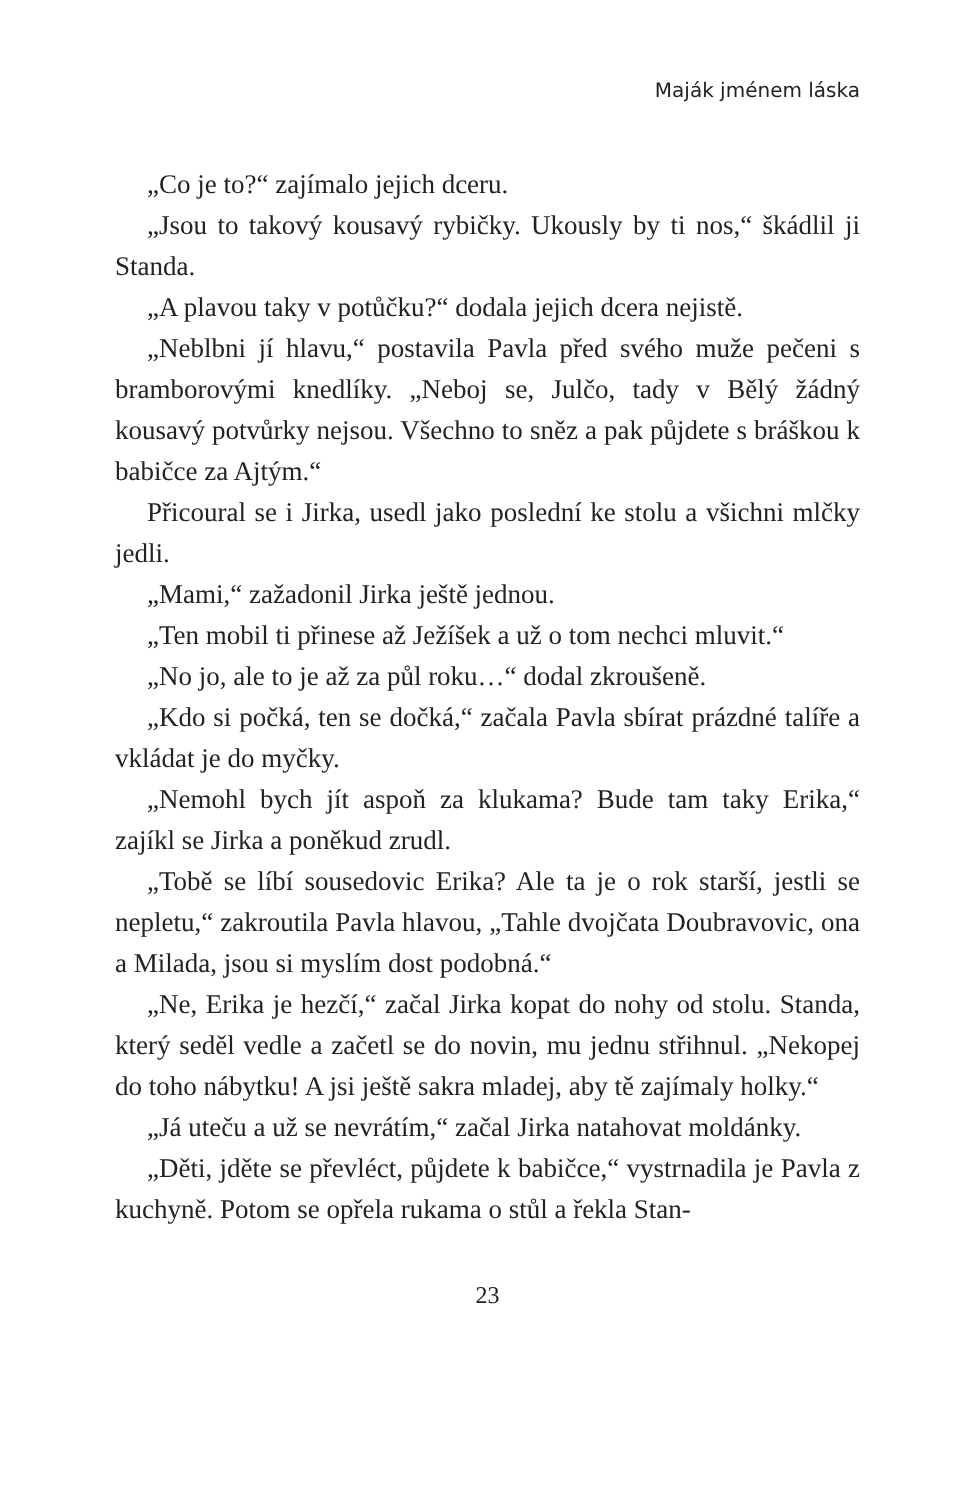Maják jménem láska
„Co je to?“ zajímalo jejich dceru.
„Jsou to takový kousavý rybičky. Ukously by ti nos,“ škádlil ji Standa.
„A plavou taky v potůčku?“ dodala jejich dcera nejistě.
„Neblbni jí hlavu,“ postavila Pavla před svého muže pečeni s bramborovými knedlíky. „Neboj se, Julčo, tady v Bělý žádný kousavý potvůrky nejsou. Všechno to sněz a pak půjdete s bráškou k babičce za Ajtým.“
Přicoural se i Jirka, usedl jako poslední ke stolu a všichni mlčky jedli.
„Mami,“ zažadonil Jirka ještě jednou.
„Ten mobil ti přinese až Ježíšek a už o tom nechci mluvit.“
„No jo, ale to je až za půl roku…“ dodal zkroušeně.
„Kdo si počká, ten se dočká,“ začala Pavla sbírat prázdné talíře a vkládat je do myčky.
„Nemohl bych jít aspoň za klukama? Bude tam taky Erika,“ zajíkl se Jirka a poněkud zrudl.
„Tobě se líbí sousedovic Erika? Ale ta je o rok starší, jestli se nepletu,“ zakroutila Pavla hlavou, „Tahle dvojčata Doubravovic, ona a Milada, jsou si myslím dost podobná.“
„Ne, Erika je hezčí,“ začal Jirka kopat do nohy od stolu. Standa, který seděl vedle a začetl se do novin, mu jednu střihnul. „Nekopej do toho nábytku! A jsi ještě sakra mladej, aby tě zajímaly holky.“
„Já uteču a už se nevrátím,“ začal Jirka natahovat moldánky.
„Děti, jděte se převléct, půjdete k babičce,“ vystrnadila je Pavla z kuchyně. Potom se opřela rukama o stůl a řekla Stan-
23